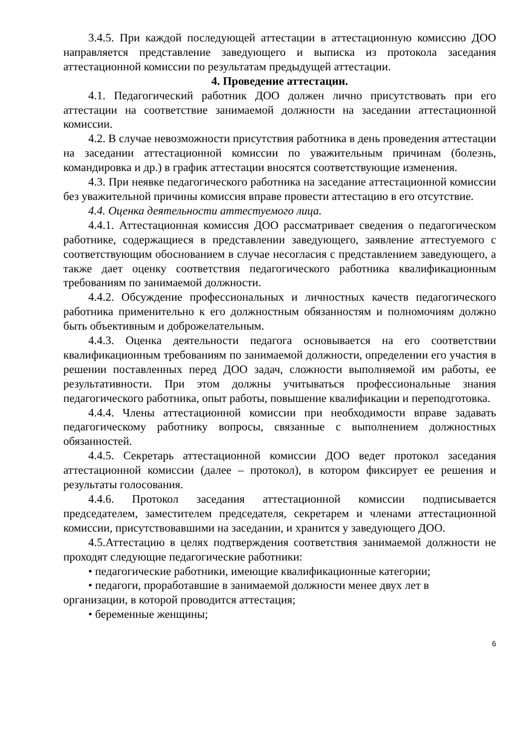3.4.5. При каждой последующей аттестации в аттестационную комиссию ДОО направляется представление заведующего и выписка из протокола заседания аттестационной комиссии по результатам предыдущей аттестации.
4. Проведение аттестации.
4.1. Педагогический работник ДОО должен лично присутствовать при его аттестации на соответствие занимаемой должности на заседании аттестационной комиссии.
4.2. В случае невозможности присутствия работника в день проведения аттестации на заседании аттестационной комиссии по уважительным причинам (болезнь, командировка и др.) в график аттестации вносятся соответствующие изменения.
4.3. При неявке педагогического работника на заседание аттестационной комиссии без уважительной причины комиссия вправе провести аттестацию в его отсутствие.
4.4. Оценка деятельности аттестуемого лица.
4.4.1. Аттестационная комиссия ДОО рассматривает сведения о педагогическом работнике, содержащиеся в представлении заведующего, заявление аттестуемого с соответствующим обоснованием в случае несогласия с представлением заведующего, а также дает оценку соответствия педагогического работника квалификационным требованиям по занимаемой должности.
4.4.2. Обсуждение профессиональных и личностных качеств педагогического работника применительно к его должностным обязанностям и полномочиям должно быть объективным и доброжелательным.
4.4.3. Оценка деятельности педагога основывается на его соответствии квалификационным требованиям по занимаемой должности, определении его участия в решении поставленных перед ДОО задач, сложности выполняемой им работы, ее результативности. При этом должны учитываться профессиональные знания педагогического работника, опыт работы, повышение квалификации и переподготовка.
4.4.4. Члены аттестационной комиссии при необходимости вправе задавать педагогическому работнику вопросы, связанные с выполнением должностных обязанностей.
4.4.5. Секретарь аттестационной комиссии ДОО ведет протокол заседания аттестационной комиссии (далее – протокол), в котором фиксирует ее решения и результаты голосования.
4.4.6. Протокол заседания аттестационной комиссии подписывается председателем, заместителем председателя, секретарем и членами аттестационной комиссии, присутствовавшими на заседании, и хранится у заведующего ДОО.
4.5.Аттестацию в целях подтверждения соответствия занимаемой должности не проходят следующие педагогические работники:
• педагогические работники, имеющие квалификационные категории;
• педагоги, проработавшие в занимаемой должности менее двух лет в организации, в которой проводится аттестация;
• беременные женщины;
6